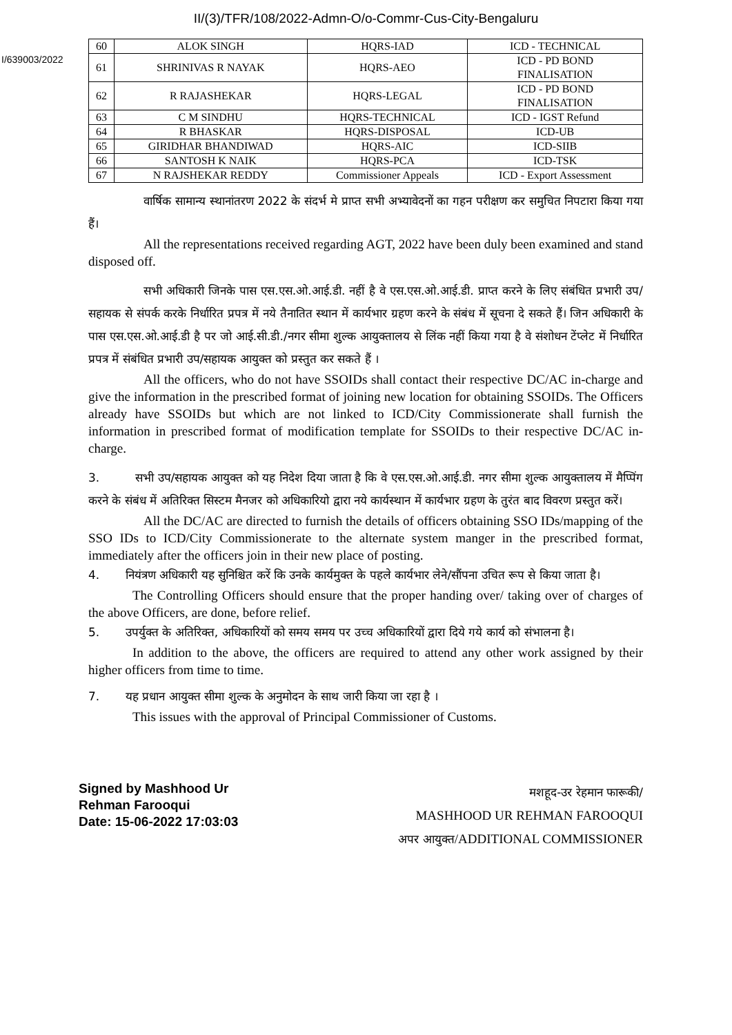II/(3)/TFR/108/2022-Admn-O/o-Commr-Cus-City-Bengaluru
I/639003/2022
| 60 | ALOK SINGH | HQRS-IAD | ICD - TECHNICAL |
| 61 | SHRINIVAS R NAYAK | HQRS-AEO | ICD - PD BOND FINALISATION |
| 62 | R RAJASHEKAR | HQRS-LEGAL | ICD - PD BOND FINALISATION |
| 63 | C M SINDHU | HQRS-TECHNICAL | ICD - IGST Refund |
| 64 | R BHASKAR | HQRS-DISPOSAL | ICD-UB |
| 65 | GIRIDHAR BHANDIWAD | HQRS-AIC | ICD-SIIB |
| 66 | SANTOSH K NAIK | HQRS-PCA | ICD-TSK |
| 67 | N RAJSHEKAR REDDY | Commissioner Appeals | ICD - Export Assessment |
वार्षिक सामान्य स्थानांतरण 2022 के संदर्भ मे प्राप्त सभी अभ्यावेदनों का गहन परीक्षण कर समुचित निपटारा किया गया हैं।
All the representations received regarding AGT, 2022 have been duly been examined and stand disposed off.
सभी अधिकारी जिनके पास एस.एस.ओ.आई.डी. नहीं है वे एस.एस.ओ.आई.डी. प्राप्त करने के लिए संबंधित प्रभारी उप/सहायक से संपर्क करके निर्धारित प्रपत्र में नये तैनातित स्थान में कार्यभार ग्रहण करने के संबंध में सूचना दे सकते हैं। जिन अधिकारी के पास एस.एस.ओ.आई.डी है पर जो आई.सी.डी./नगर सीमा शुल्क आयुक्तालय से लिंक नहीं किया गया है वे संशोधन टेंप्लेट में निर्धारित प्रपत्र में संबंधित प्रभारी उप/सहायक आयुक्त को प्रस्तुत कर सकते हैं ।
All the officers, who do not have SSOIDs shall contact their respective DC/AC in-charge and give the information in the prescribed format of joining new location for obtaining SSOIDs. The Officers already have SSOIDs but which are not linked to ICD/City Commissionerate shall furnish the information in prescribed format of modification template for SSOIDs to their respective DC/AC in-charge.
3. सभी उप/सहायक आयुक्त को यह निदेश दिया जाता है कि वे एस.एस.ओ.आई.डी. नगर सीमा शुल्क आयुक्तालय में मैप्पिंग करने के संबंध में अतिरिक्त सिस्टम मैनजर को अधिकारियो द्वारा नये कार्यस्थान में कार्यभार ग्रहण के तुरंत बाद विवरण प्रस्तुत करें।
All the DC/AC are directed to furnish the details of officers obtaining SSO IDs/mapping of the SSO IDs to ICD/City Commissionerate to the alternate system manger in the prescribed format, immediately after the officers join in their new place of posting.
4. नियंत्रण अधिकारी यह सुनिश्चित करें कि उनके कार्यमुक्त के पहले कार्यभार लेने/सौंपना उचित रूप से किया जाता है।
The Controlling Officers should ensure that the proper handing over/ taking over of charges of the above Officers, are done, before relief.
5. उपर्युक्त के अतिरिक्त, अधिकारियों को समय समय पर उच्च अधिकारियों द्वारा दिये गये कार्य को संभालना है।
In addition to the above, the officers are required to attend any other work assigned by their higher officers from time to time.
7. यह प्रधान आयुक्त सीमा शुल्क के अनुमोदन के साथ जारी किया जा रहा है ।
This issues with the approval of Principal Commissioner of Customs.
Signed by Mashhood Ur
Rehman Farooqui
Date: 15-06-2022 17:03:03
मशहूद-उर रेहमान फारूकी/
MASHHOOD UR REHMAN FAROOQUI
अपर आयुक्त/ADDITIONAL COMMISSIONER